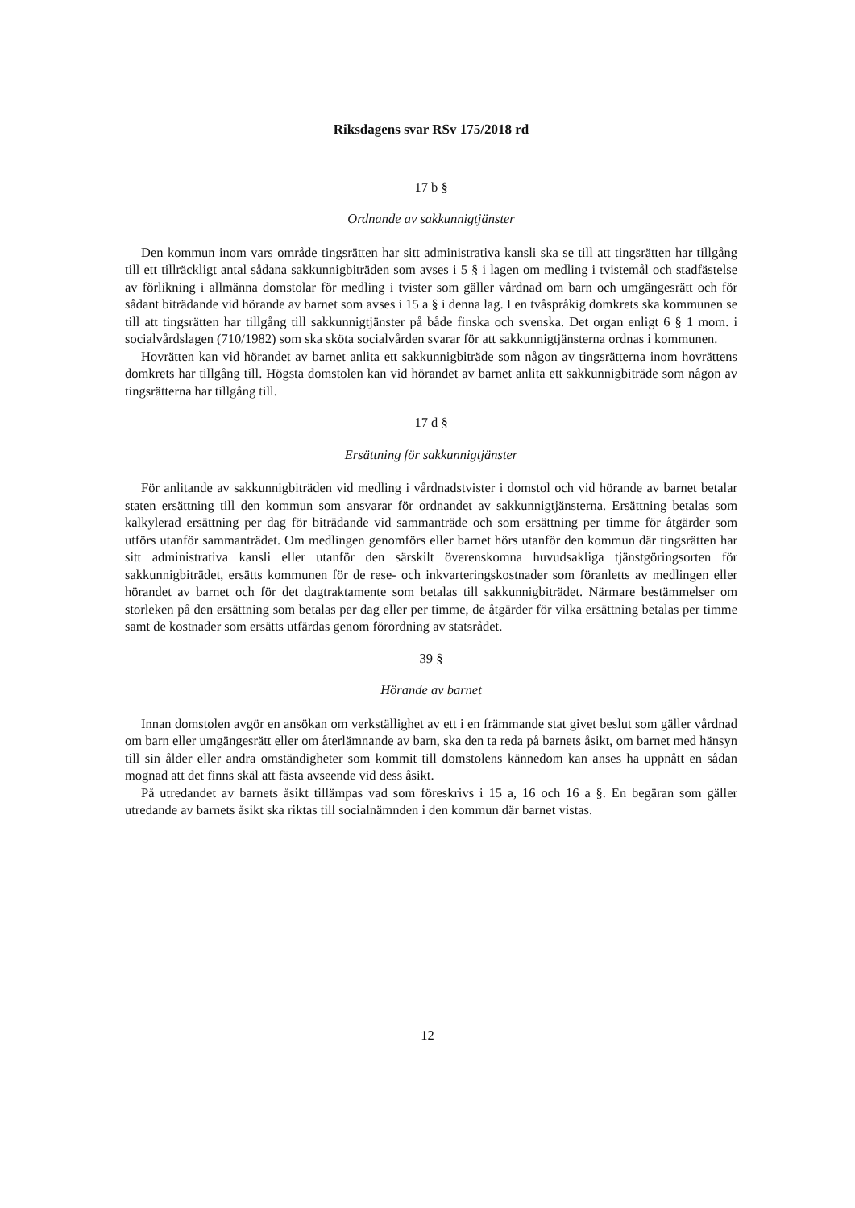Riksdagens svar RSv 175/2018 rd
17 b §
Ordnande av sakkunnigtjänster
Den kommun inom vars område tingsrätten har sitt administrativa kansli ska se till att tingsrätten har tillgång till ett tillräckligt antal sådana sakkunnigbiträden som avses i 5 § i lagen om medling i tvistemål och stadfästelse av förlikning i allmänna domstolar för medling i tvister som gäller vårdnad om barn och umgängesrätt och för sådant biträdande vid hörande av barnet som avses i 15 a § i denna lag. I en tvåspråkig domkrets ska kommunen se till att tingsrätten har tillgång till sakkunnigtjänster på både finska och svenska. Det organ enligt 6 § 1 mom. i socialvårdslagen (710/1982) som ska sköta socialvården svarar för att sakkunnigtjänsterna ordnas i kommunen.
Hovrätten kan vid hörandet av barnet anlita ett sakkunnigbiträde som någon av tingsrätterna inom hovrättens domkrets har tillgång till. Högsta domstolen kan vid hörandet av barnet anlita ett sakkunnigbiträde som någon av tingsrätterna har tillgång till.
17 d §
Ersättning för sakkunnigtjänster
För anlitande av sakkunnigbiträden vid medling i vårdnadstvister i domstol och vid hörande av barnet betalar staten ersättning till den kommun som ansvarar för ordnandet av sakkunnigtjänsterna. Ersättning betalas som kalkylerad ersättning per dag för biträdande vid sammanträde och som ersättning per timme för åtgärder som utförs utanför sammanträdet. Om medlingen genomförs eller barnet hörs utanför den kommun där tingsrätten har sitt administrativa kansli eller utanför den särskilt överenskomna huvudsakliga tjänstgöringsorten för sakkunnigbiträdet, ersätts kommunen för de rese- och inkvarteringskostnader som föranletts av medlingen eller hörandet av barnet och för det dagtraktamente som betalas till sakkunnigbiträdet. Närmare bestämmelser om storleken på den ersättning som betalas per dag eller per timme, de åtgärder för vilka ersättning betalas per timme samt de kostnader som ersätts utfärdas genom förordning av statsrådet.
39 §
Hörande av barnet
Innan domstolen avgör en ansökan om verkställighet av ett i en främmande stat givet beslut som gäller vårdnad om barn eller umgängesrätt eller om återlämnande av barn, ska den ta reda på barnets åsikt, om barnet med hänsyn till sin ålder eller andra omständigheter som kommit till domstolens kännedom kan anses ha uppnått en sådan mognad att det finns skäl att fästa avseende vid dess åsikt.
På utredandet av barnets åsikt tillämpas vad som föreskrivs i 15 a, 16 och 16 a §. En begäran som gäller utredande av barnets åsikt ska riktas till socialnämnden i den kommun där barnet vistas.
12